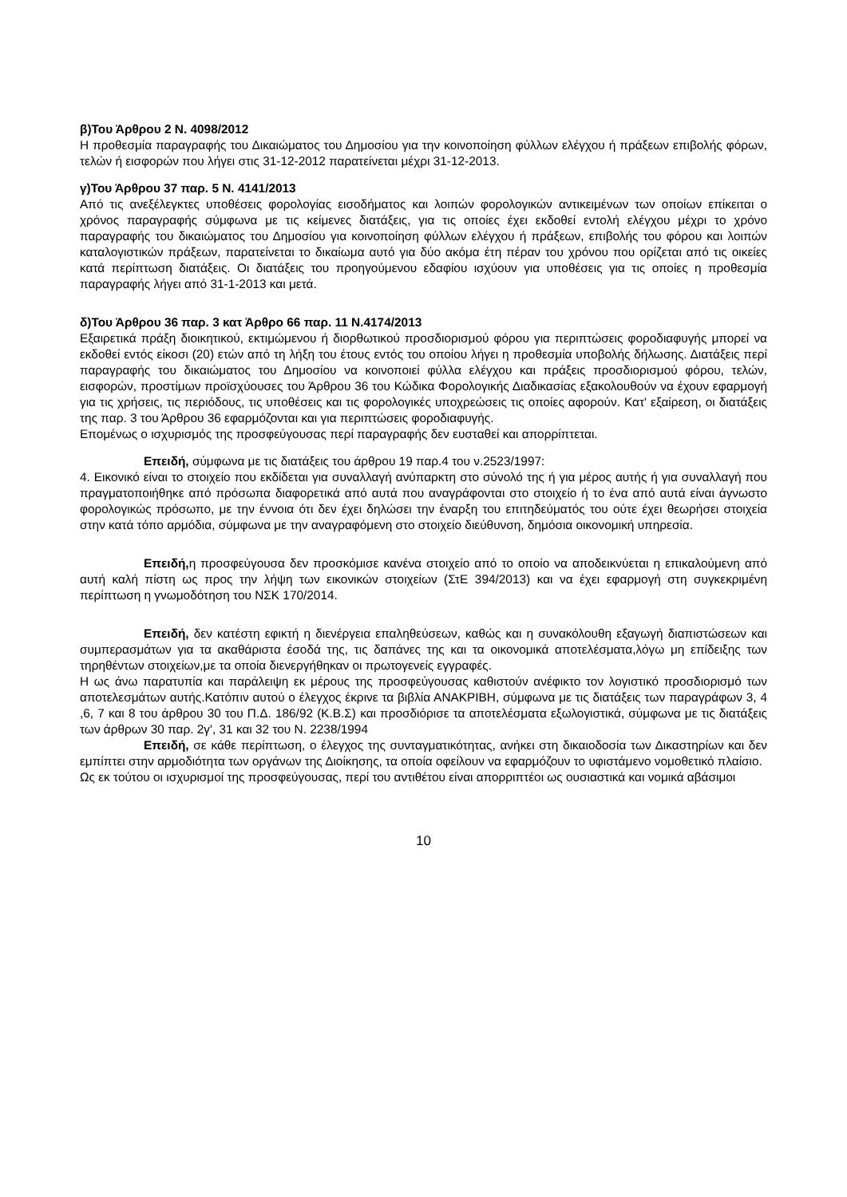β)Του Άρθρου 2 Ν. 4098/2012
Η προθεσμία παραγραφής του Δικαιώματος του Δημοσίου για την κοινοποίηση φύλλων ελέγχου ή πράξεων επιβολής φόρων, τελών ή εισφορών που λήγει στις 31-12-2012 παρατείνεται μέχρι 31-12-2013.
γ)Του Άρθρου 37 παρ. 5 Ν. 4141/2013
Από τις ανεξέλεγκτες υποθέσεις φορολογίας εισοδήματος και λοιπών φορολογικών αντικειμένων των οποίων επίκειται ο χρόνος παραγραφής σύμφωνα με τις κείμενες διατάξεις, για τις οποίες έχει εκδοθεί εντολή ελέγχου μέχρι το χρόνο παραγραφής του δικαιώματος του Δημοσίου για κοινοποίηση φύλλων ελέγχου ή πράξεων, επιβολής του φόρου και λοιπών καταλογιστικών πράξεων, παρατείνεται το δικαίωμα αυτό για δύο ακόμα έτη πέραν του χρόνου που ορίζεται από τις οικείες κατά περίπτωση διατάξεις. Οι διατάξεις του προηγούμενου εδαφίου ισχύουν για υποθέσεις για τις οποίες η προθεσμία παραγραφής λήγει από 31-1-2013 και μετά.
δ)Του Άρθρου 36 παρ. 3 κατ Άρθρο 66 παρ. 11 Ν.4174/2013
Εξαιρετικά πράξη διοικητικού, εκτιμώμενου ή διορθωτικού προσδιορισμού φόρου για περιπτώσεις φοροδιαφυγής μπορεί να εκδοθεί εντός είκοσι (20) ετών από τη λήξη του έτους εντός του οποίου λήγει η προθεσμία υποβολής δήλωσης. Διατάξεις περί παραγραφής του δικαιώματος του Δημοσίου να κοινοποιεί φύλλα ελέγχου και πράξεις προσδιορισμού φόρου, τελών, εισφορών, προστίμων προϊσχύουσες του Άρθρου 36 του Κώδικα Φορολογικής Διαδικασίας εξακολουθούν να έχουν εφαρμογή για τις χρήσεις, τις περιόδους, τις υποθέσεις και τις φορολογικές υποχρεώσεις τις οποίες αφορούν. Κατ' εξαίρεση, οι διατάξεις της παρ. 3 του Άρθρου 36 εφαρμόζονται και για περιπτώσεις φοροδιαφυγής.
Επομένως ο ισχυρισμός της προσφεύγουσας περί παραγραφής δεν ευσταθεί και απορρίπτεται.
Επειδή, σύμφωνα με τις διατάξεις του άρθρου 19 παρ.4 του ν.2523/1997:
4. Εικονικό είναι το στοιχείο που εκδίδεται για συναλλαγή ανύπαρκτη στο σύνολό της ή για μέρος αυτής ή για συναλλαγή που πραγματοποιήθηκε από πρόσωπα διαφορετικά από αυτά που αναγράφονται στο στοιχείο ή το ένα από αυτά είναι άγνωστο φορολογικώς πρόσωπο, με την έννοια ότι δεν έχει δηλώσει την έναρξη του επιτηδεύματός του ούτε έχει θεωρήσει στοιχεία στην κατά τόπο αρμόδια, σύμφωνα με την αναγραφόμενη στο στοιχείο διεύθυνση, δημόσια οικονομική υπηρεσία.
Επειδή, η προσφεύγουσα δεν προσκόμισε κανένα στοιχείο από το οποίο να αποδεικνύεται η επικαλούμενη από αυτή καλή πίστη ως προς την λήψη των εικονικών στοιχείων (ΣτΕ 394/2013) και να έχει εφαρμογή στη συγκεκριμένη περίπτωση η γνωμοδότηση του ΝΣΚ 170/2014.
Επειδή, δεν κατέστη εφικτή η διενέργεια επαληθεύσεων, καθώς και η συνακόλουθη εξαγωγή διαπιστώσεων και συμπερασμάτων για τα ακαθάριστα έσοδά της, τις δαπάνες της και τα οικονομικά αποτελέσματα,λόγω μη επίδειξης των τηρηθέντων στοιχείων,με τα οποία διενεργήθηκαν οι πρωτογενείς εγγραφές.
Η ως άνω παρατυπία και παράλειψη εκ μέρους της προσφεύγουσας καθιστούν ανέφικτο τον λογιστικό προσδιορισμό των αποτελεσμάτων αυτής.Κατόπιν αυτού ο έλεγχος έκρινε τα βιβλία ΑΝΑΚΡΙΒΗ, σύμφωνα με τις διατάξεις των παραγράφων 3, 4 ,6, 7 και 8 του άρθρου 30 του Π.Δ. 186/92 (Κ.Β.Σ) και προσδιόρισε τα αποτελέσματα εξωλογιστικά, σύμφωνα με τις διατάξεις των άρθρων 30 παρ. 2γ', 31 και 32 του Ν. 2238/1994
Επειδή, σε κάθε περίπτωση, ο έλεγχος της συνταγματικότητας, ανήκει στη δικαιοδοσία των Δικαστηρίων και δεν εμπίπτει στην αρμοδιότητα των οργάνων της Διοίκησης, τα οποία οφείλουν να εφαρμόζουν το υφιστάμενο νομοθετικό πλαίσιο.
Ως εκ τούτου οι ισχυρισμοί της προσφεύγουσας, περί του αντιθέτου είναι απορριπτέοι ως ουσιαστικά και νομικά αβάσιμοι
10